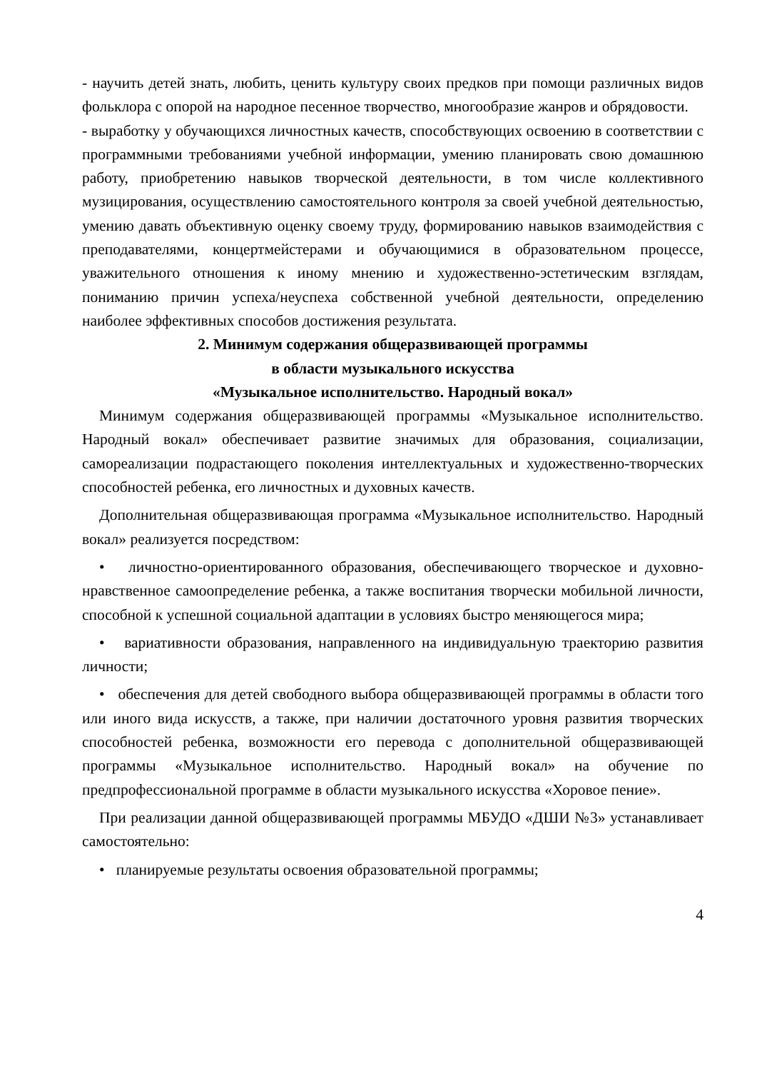- научить детей знать, любить, ценить культуру своих предков при помощи различных видов фольклора с опорой на народное песенное творчество, многообразие жанров и обрядовости.
- выработку у обучающихся личностных качеств, способствующих освоению в соответствии с программными требованиями учебной информации, умению планировать свою домашнюю работу, приобретению навыков творческой деятельности, в том числе коллективного музицирования, осуществлению самостоятельного контроля за своей учебной деятельностью, умению давать объективную оценку своему труду, формированию навыков взаимодействия с преподавателями, концертмейстерами и обучающимися в образовательном процессе, уважительного отношения к иному мнению и художественно-эстетическим взглядам, пониманию причин успеха/неуспеха собственной учебной деятельности, определению наиболее эффективных способов достижения результата.
2. Минимум содержания общеразвивающей программы
в области музыкального искусства
«Музыкальное исполнительство. Народный вокал»
Минимум содержания общеразвивающей программы «Музыкальное исполнительство. Народный вокал» обеспечивает развитие значимых для образования, социализации, самореализации подрастающего поколения интеллектуальных и художественно-творческих способностей ребенка, его личностных и духовных качеств.
Дополнительная общеразвивающая программа «Музыкальное исполнительство. Народный вокал» реализуется посредством:
• личностно-ориентированного образования, обеспечивающего творческое и духовно-нравственное самоопределение ребенка, а также воспитания творчески мобильной личности, способной к успешной социальной адаптации в условиях быстро меняющегося мира;
• вариативности образования, направленного на индивидуальную траекторию развития личности;
• обеспечения для детей свободного выбора общеразвивающей программы в области того или иного вида искусств, а также, при наличии достаточного уровня развития творческих способностей ребенка, возможности его перевода с дополнительной общеразвивающей программы «Музыкальное исполнительство. Народный вокал» на обучение по предпрофессиональной программе в области музыкального искусства «Хоровое пение».
При реализации данной общеразвивающей программы МБУДО «ДШИ №3» устанавливает самостоятельно:
• планируемые результаты освоения образовательной программы;
4